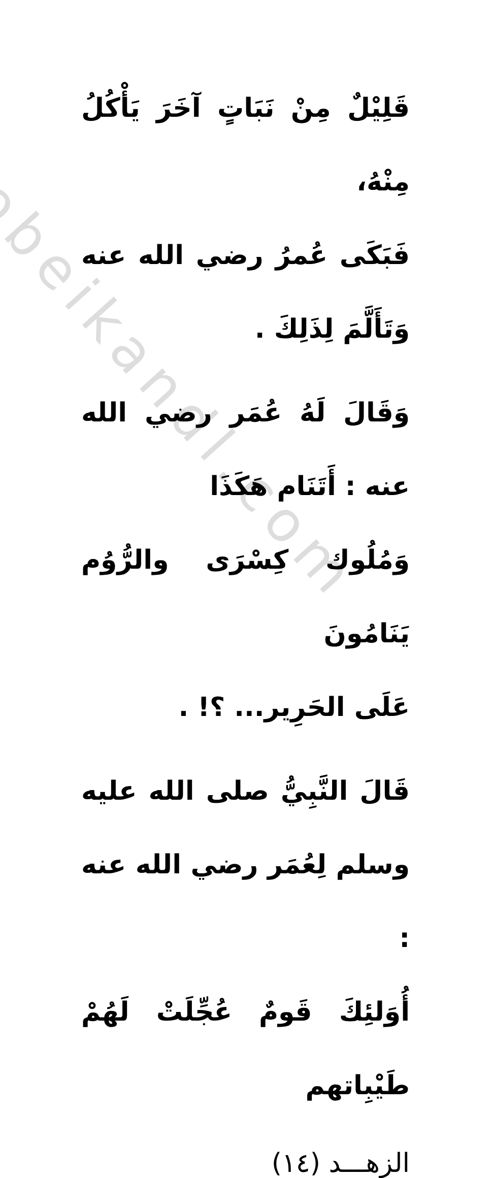obeikandl.com
قَلِيْلٌ مِنْ نَبَاتٍ آخَرَ يَأْكُلُ مِنْهُ،
فَبَكَى عُمرُ رضي الله عنه وَتَأَلَّمَ لِذَلِكَ .
وَقَالَ لَهُ عُمَر رضي الله عنه : أَتَنَام هَكَذَا
وَمُلُوك كِسْرَى والرُّوُم يَنَامُونَ
عَلَى الحَرِير... ؟! .
قَالَ النَّبِيُّ صلى الله عليه وسلم لِعُمَر رضي الله عنه :
أُوَلئِكَ قَومٌ عُجِّلَتْ لَهُمْ طَيْبِاتهم
الزهـــد (١٤)